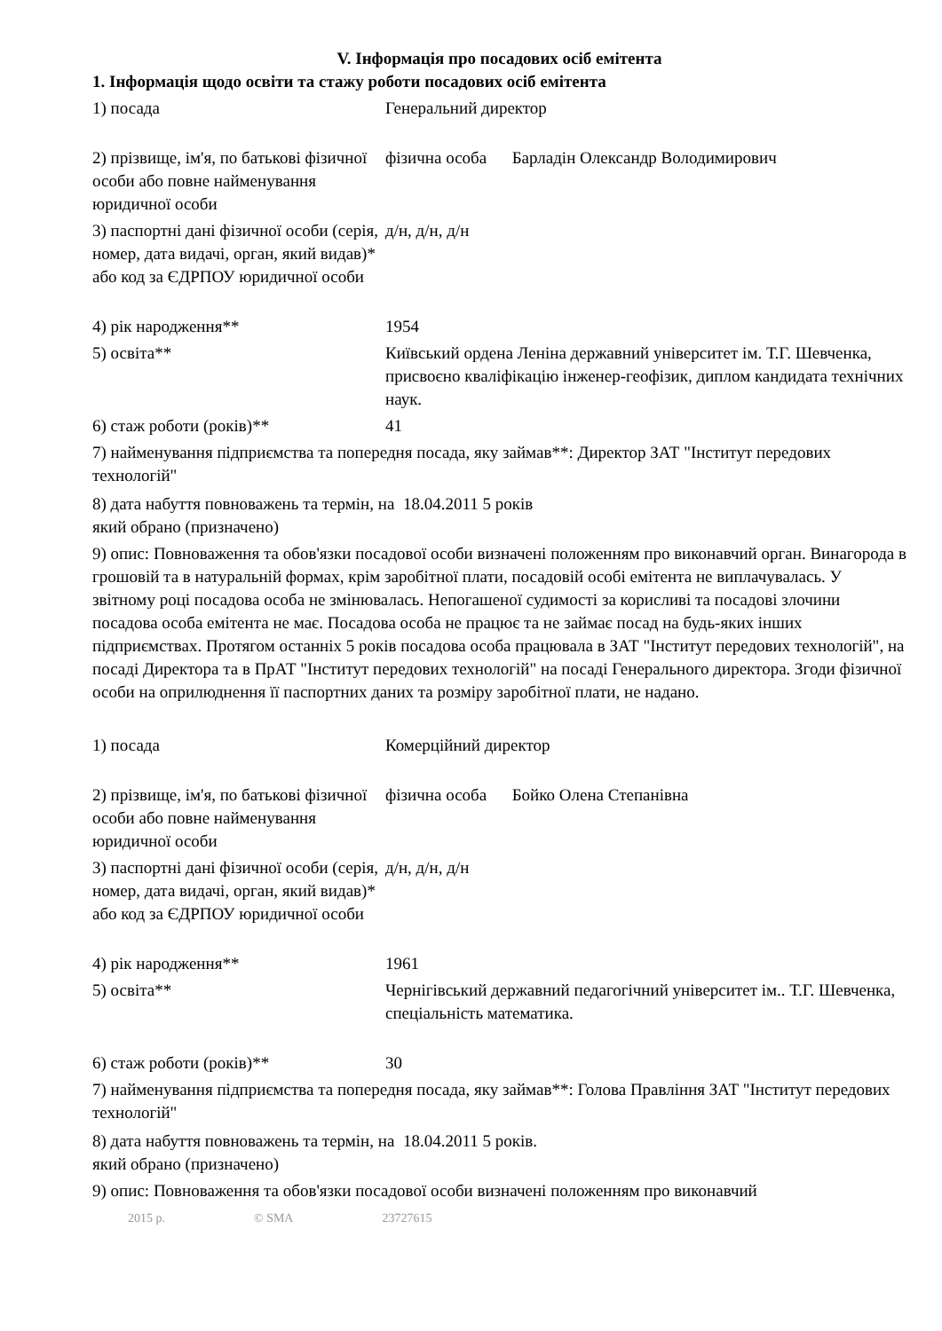V. Інформація про посадових осіб емітента
1. Інформація щодо освіти та стажу роботи посадових осіб емітента
1) посада Генеральний директор
2) прізвище, ім'я, по батькові фізичної особи або повне найменування юридичної особи
фізична особа Барладін Олександр Володимирович
3) паспортні дані фізичної особи (серія, номер, дата видачі, орган, який видав)* або код за ЄДРПОУ юридичної особи
д/н, д/н, д/н
4) рік народження** 1954
5) освіта** Київський ордена Леніна державний університет ім. Т.Г. Шевченка, присвоєно кваліфікацію інженер-геофізик, диплом кандидата технічних наук.
6) стаж роботи (років)** 41
7) найменування підприємства та попередня посада, яку займав**: Директор ЗАТ "Інститут передових технологій"
8) дата набуття повноважень та термін, на який обрано (призначено)
18.04.2011 5 років
9) опис: Повноваження та обов'язки посадової особи визначені положенням про виконавчий орган. Винагорода в грошовій та в натуральній формах, крім заробітної плати, посадовій особі емітента не виплачувалась. У звітному році посадова особа не змінювалась. Непогашеної судимості за корисливі та посадові злочини посадова особа емітента не має. Посадова особа не працює та не займає посад на будь-яких інших підприємствах. Протягом останніх 5 років посадова особа працювала в ЗАТ "Інститут передових технологій", на посаді Директора та в ПрАТ "Інститут передових технологій" на посаді Генерального директора. Згоди фізичної особи на оприлюднення її паспортних даних та розміру заробітної плати, не надано.
1) посада Комерційний директор
2) прізвище, ім'я, по батькові фізичної особи або повне найменування юридичної особи
фізична особа Бойко Олена Степанівна
3) паспортні дані фізичної особи (серія, номер, дата видачі, орган, який видав)* або код за ЄДРПОУ юридичної особи
д/н, д/н, д/н
4) рік народження** 1961
5) освіта** Чернігівський державний педагогічний університет ім.. Т.Г. Шевченка, спеціальність математика.
6) стаж роботи (років)** 30
7) найменування підприємства та попередня посада, яку займав**: Голова Правління ЗАТ "Інститут передових технологій"
8) дата набуття повноважень та термін, на який обрано (призначено)
18.04.2011 5 років.
9) опис: Повноваження та обов'язки посадової особи визначені положенням про виконавчий
2015 р. © SMA 23727615